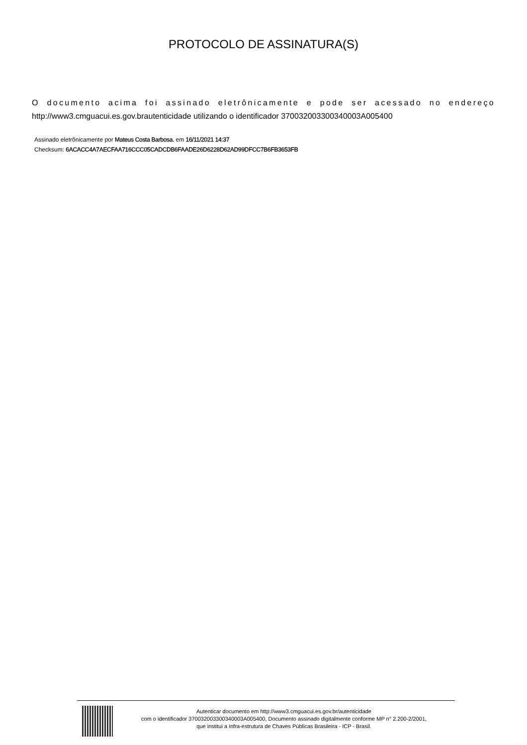PROTOCOLO DE ASSINATURA(S)
O documento acima foi assinado eletrônicamente e pode ser acessado no endereço http://www3.cmguacui.es.gov.brautenticidade utilizando o identificador 370032003300340003A005400
Assinado eletrônicamente por Mateus Costa Barbosa. em 16/11/2021 14:37
Checksum: 6ACACC4A7AECFAA716CCC05CADCDB6FAADE26D6228D62AD99DFCC7B6FB3653FB
Autenticar documento em http://www3.cmguacui.es.gov.br/autenticidade
com o identificador 370032003300340003A005400, Documento assinado digitalmente conforme MP n° 2.200-2/2001,
que institui a Infra-estrutura de Chaves Públicas Brasileira - ICP - Brasil.